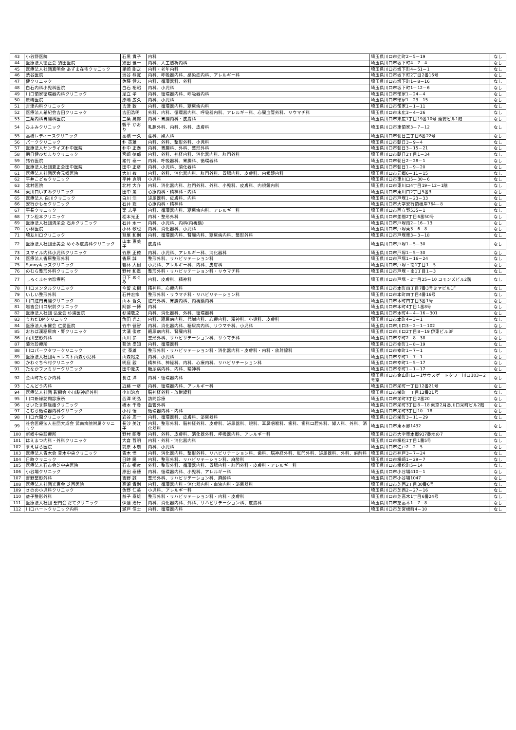| 43 | 小谷野医院 | 石黒 貴子 | 内科 | 埼玉県川口市辻町2－5－19 | なし |
| 44 | 医療法人徳正会 須田医院 | 須田 雅一 | 内科、人工透析内科 | 埼玉県川口市坂下町4－7－4 | なし |
| 45 | 医療法人社団真明会 あずま在宅クリニック | 巣崎 剛之 | 内科・老年内科 | 埼玉県川口市坂下町4－51－1 | なし |
| 46 | 渋谷医院 | 渋谷 恭寛 | 内科、呼吸器内科、感染症内科、アレルギー科 | 埼玉県川口市坂下町2丁目2番16号 | なし |
| 47 | 健クリニック | 佐藤 健志 | 内科、循環器科、外科 | 埼玉県川口市坂下町1－8－16 | なし |
| 48 | 白石内科小児科医院 | 白石 裕昭 | 内科、小児科 | 埼玉県川口市坂下町1－12－6 | なし |
| 49 | 川口領家循環器内科クリニック | 足立 孝 | 内科、循環器内科、呼吸器内科 | 埼玉県川口市領家1－24－4 | なし |
| 50 | 原嶋医院 | 原嶋 広久 | 内科、小児科 | 埼玉県川口市領家1－23－15 | なし |
| 51 | 吉津内科クリニック | 吉津 敦 | 内科、循環器内科、糖尿病内科 | 埼玉県川口市領家1－1－11 | なし |
| 52 | 医療法人希紀会吉田クリニック | 吉田浩明 | 外科、内科、循環器内科、呼吸器内科、アレルギー科、心臓血管外科、リウマチ科 | 埼玉県川口市末広3－4－26 | なし |
| 53 | 三条内科胃腸科医院 | 三条 晃郎 | 内科・胃腸内科・皮膚科 | 埼玉県川口市末広1丁目19番10号 延安ビル1階 | なし |
| 54 | ひふみクリニック | 鶴平 かおり | 乳腺外科、内科、外科、皮膚科 | 埼玉県川口市東領家3－7－12 | なし |
| 55 | 高橋レディースクリニック | 高橋 一久 | 産科、婦人科 | 埼玉県川口市朝日三丁目6番22号 | なし |
| 56 | パーククリニック | 朴 英雅 | 内科、外科、整形外科、小児科 | 埼玉県川口市朝日3－9－4 | なし |
| 57 | 医療法人サンライズ朴中医院 | 朴中 正泰 | 内科、胃腸科、外科、整形外科 | 埼玉県川口市朝日3－15－21 | なし |
| 58 | 朝日健ひだまりクリニック | 宮崎 徳郎 | 内科、外科、神経内科、消化器内科、肛門外科 | 埼玉県川口市朝日2丁目1－34 | なし |
| 59 | 猪竹医院 | 猪竹 泰一 | 内科、呼吸器科、胃腸科、循環器科 | 埼玉県川口市朝日2－28－1 | なし |
| 60 | 医療法人社団夏正会田中医院 | 田中 正彦 | 内科、小児科、消化器科 | 埼玉県川口市朝日1－9－20 | なし |
| 61 | 医療法人社団医会元郷医院 | 大川 敬一 | 内科、外科、消化器内科、肛門外科、胃腸内科、皮膚科、内視鏡内科 | 埼玉県川口市元郷6－11－15 | なし |
| 62 | 平井こどもクリニック | 平井 克明 | 小児科 | 埼玉県川口市東川口5－30－6 | なし |
| 63 | 北村医院 | 北村 大介 | 内科、消化器内科、肛門外科、外科、小児科、皮膚科、内視鏡内科 | 埼玉県川口市東川口4丁目19－12－1階 | なし |
| 64 | 東川口いずみクリニック | 田中 薫 | 心療内科・精神科・内科 | 埼玉県川口市東川口2丁目5番3 | なし |
| 65 | 医療法人 白川クリニック | 白川 浩 | 泌尿器科、皮膚科、内科 | 埼玉県川口市戸塚1－23－33 | なし |
| 66 | 安行かもめクリニック | 石井 聡 | 心療内科・精神科 | 埼玉県川口市大字安行領根岸764－8 | なし |
| 67 | 平長クリニック | 栗 志平 | 内科、循環器内科、糖尿病内科、アレルギー科 | 埼玉県川口市西立野535－1 | なし |
| 68 | サン松本クリニック | 松本光正 | 内科・整形外科 | 埼玉県川口市差間2丁目6番50号 | なし |
| 69 | 医療法人社団清栄会 石井クリニック | 石井 永一 | 内科、小児科、内科(内視鏡) | 埼玉県川口市戸塚南2－16－13 | なし |
| 70 | 小林医院 | 小林 敏也 | 内科、消化器科、小児科 | 埼玉県川口市戸塚東3－6－8 | なし |
| 71 | 埼友川口クリニック | 鷲尾 和則 | 内科、循環器内科、腎臓内科、糖尿病内科、整形外科 | 埼玉県川口市戸塚東3－3－18 | なし |
| 72 | 医療法人社団恵美会 めぐみ皮膚科クリニック | 山本 恵美子 | 皮膚科 | 埼玉県川口市戸塚1－5－30 | なし |
| 73 | スマイル内科小児科クリニック | 竹原 正徳 | 内科、小児科、アレルギー科、消化器科 | 埼玉県川口市戸塚1－5－30 | なし |
| 74 | 医療法人香原整形外科 | 香原 誠 | 整形外科、リハビリテーション科 | 埼玉県川口市戸塚1－16－24 | なし |
| 75 | Sunnyキッズクリニック | 若林 大樹 | 小児科、アレルギー科、内科、皮膚科 | 埼玉県川口市戸塚・南1丁目1－5 | なし |
| 76 | のむら整形外科クリニック | 野村 和重 | 整形外科・リハビリテーション科・リウマチ科 | 埼玉県川口市戸塚・南1丁目1－3 | なし |
| 77 | しろくま在宅診療所 | 日下 めぐみ | 内科、皮膚科、精神科 | 埼玉県川口市戸塚・2丁目25－10 コモンズビル2階 | なし |
| 78 | 川口メンタルクリニック | 今留 宏樹 | 精神科、心療内科 | 埼玉県川口市本町四丁目7番3号ミヤビル1F | なし |
| 79 | いしい整形外科 | 石井宏宗 | 整形外科・リウマチ科・リハビリテーション科 | 埼玉県川口市本町四丁目4番16号 | なし |
| 80 | 川口肛門胃腸クリニック | 山本 哲久 | 肛門外科、胃腸内科、内視鏡内科 | 埼玉県川口市本町四丁目3番1号 | なし |
| 81 | 岩吉会川口駅前クリニック | 阿部 一博 | 内科 | 埼玉県川口市本町4丁目1番8号 | なし |
| 82 | 医療法人社団 弘愛会 杉浦医院 | 杉浦敬之 | 内科、消化器科、外科、循環器科 | 埼玉県川口市本町4－4－16－301 | なし |
| 83 | うおだDMクリニック | 魚田 光宏 | 内科、糖尿病内科、代謝内科、心療内科、精神科、小児科、皮膚科 | 埼玉県川口市本町4－3－1 | なし |
| 84 | 医療法人永健会 仁愛医院 | 竹中 健智 | 内科、消化器内科、糖尿病内科、リウマチ科、小児科 | 埼玉県川口市川口3－2－1－102 | なし |
| 85 | おおば漢糖尿病・腎クリニック | 大濱 俊彦 | 糖尿病内科、腎臓内科 | 埼玉県川口市川口2丁目8－19 伊東ビル3F | なし |
| 86 | 山川整形外科 | 山川 昴 | 整形外科、リハビリテーション科、リウマチ科 | 埼玉県川口市幸町2－8－38 | なし |
| 87 | 菊池診療所 | 菊池 祟知 | 内科、循環器科 | 埼玉県川口市幸町1－8－19 | なし |
| 88 | 川口パークタワークリニック | 辻 泰雄 | 整形外科・リハビリテーション科・消化器内科・皮膚科・内科・放射線科 | 埼玉県川口市幸町1－7－1 | なし |
| 89 | 医療法人社団キュレスト山森小児科 | 山森裕之 | 内科、小児科 | 埼玉県川口市幸町1－7－1 | なし |
| 90 | かわぐち今村クリニック | 明庭 毅 | 精神科、神経科、内科、心療内科、リハビリテーション科 | 埼玉県川口市幸町1－5－17 | なし |
| 91 | たなかファミリークリニック | 田中隆夫 | 糖尿病内科、内科、精神科 | 埼玉県川口市幸町1－1－17 | なし |
| 92 | 金山町たなか内科 | 長江 洋 | 内科・循環器内科 | 埼玉県川口市金山町12－1サウスゲートタワー川口103－2号室 | なし |
| 93 | こんどう内科 | 近藤 一彦 | 内科、循環器内科、アレルギー科 | 埼玉県川口市栄町一丁目12番21号 | なし |
| 94 | 医療法人社団 彩樹会 小川脳神経外科 | 小川治彦 | 脳神経外科・放射線科 | 埼玉県川口市栄町一丁目12番21号 | なし |
| 95 | 川口新緑訪問診療所 | 西澤 明弘 | 訪問診療 | 埼玉県川口市栄町3丁目2番20 | なし |
| 96 | さいたま静脈瘤クリニック | 橋本 千尋 | 血管外科 | 埼玉県川口市栄町3丁目8－18 東京2月番川口栄町ビル2階 | なし |
| 97 | こむら循環器内科クリニック | 小村 悟 | 循環器内科・内科 | 埼玉県川口市栄町3丁目10－18 | なし |
| 98 | 川口六間クリニック | 岩谷 周一 | 内科、循環器科、皮膚科、泌尿器科 | 埼玉県川口市栄町3－11－29 | なし |
| 99 | 社会医療法人社団大成会 武南病院附属クリニック | 長沙 美江子 | 内科、整形外科、脳神経外科、皮膚科、泌尿器科、眼科、耳鼻咽喉科、歯科、歯科口腔外科、婦人科、外科、消化器科 | 埼玉県川口市東本郷1432 | なし |
| 100 | 新郷中央診療所 | 野村 昭春 | 内科、外科、皮膚科、消化器外科、呼吸器内科、アレルギー科 | 埼玉県川口市大字東本郷937番地の7 | なし |
| 101 | はえまつ内科・外科クリニック | 大倉 哲明 | 内科・外科・消化器内科 | 埼玉県川口市榛松1丁目1番5号 | なし |
| 102 | まえはら医院 | 前原 木廣 | 内科、小児科 | 埼玉県川口市江戸2－2－5 | なし |
| 103 | 医療法人青木会 青木中央クリニック | 青木 悟 | 内科、消化器内科、整形外科、リハビリテーション科、歯科、脳神経外科、肛門外科、泌尿器科、外科、麻酔科 | 埼玉県川口市神戸3－7－24 | なし |
| 104 | 日時クリニック | 日時 隆 | 内科、整形外科、リハビリテーション科、麻酔科 | 埼玉県川口市榛崎1－29－7 | なし |
| 105 | 医療法人石市会芝中央医院 | 石市 暢彦 | 外科、整形外科、循環器内科、胃腸内科・肛門外科・皮膚科・アレルギー科 | 埼玉県川口市榛松町5－14 | なし |
| 106 | 小谷場クリニック | 原田 泰穂 | 内科、循環器内科、小児科、アレルギー科 | 埼玉県川口市小谷場410－1 | なし |
| 107 | 吉野整形外科 | 吉野 誠 | 整形外科、リハビリテーション科、麻酔科 | 埼玉県川口市小谷場1047 | なし |
| 108 | 医療法人社団光恵会 芝西医院 | 高瀬 貴則 | 内科、循環器内科・消化器内科・血液内科・泌尿器科 | 埼玉県川口市芝西2丁目30番6号 | なし |
| 109 | さのの小児科クリニック | 佐野 仁美 | 小児科、アレルギー科 | 埼玉県川口市芝西2－27－16 | なし |
| 110 | 益子整形外科 | 益子 泰雄 | 整形外科・リハビリテーション科・内科・皮膚科 | 埼玉県川口市芝高木1丁目6番24号 | なし |
| 111 | 医療法人社団 聖門会 だてクリニック | 伊達 治行 | 内科、消化器内科、外科、リハビリテーション科、皮膚科 | 埼玉県川口市芝高木1－7－8 | なし |
| 112 | 川口ハートクリニック内科 | 瀬戸 信士 | 内科、循環器内科 | 埼玉県川口市芝宮根町4－10 | なし |